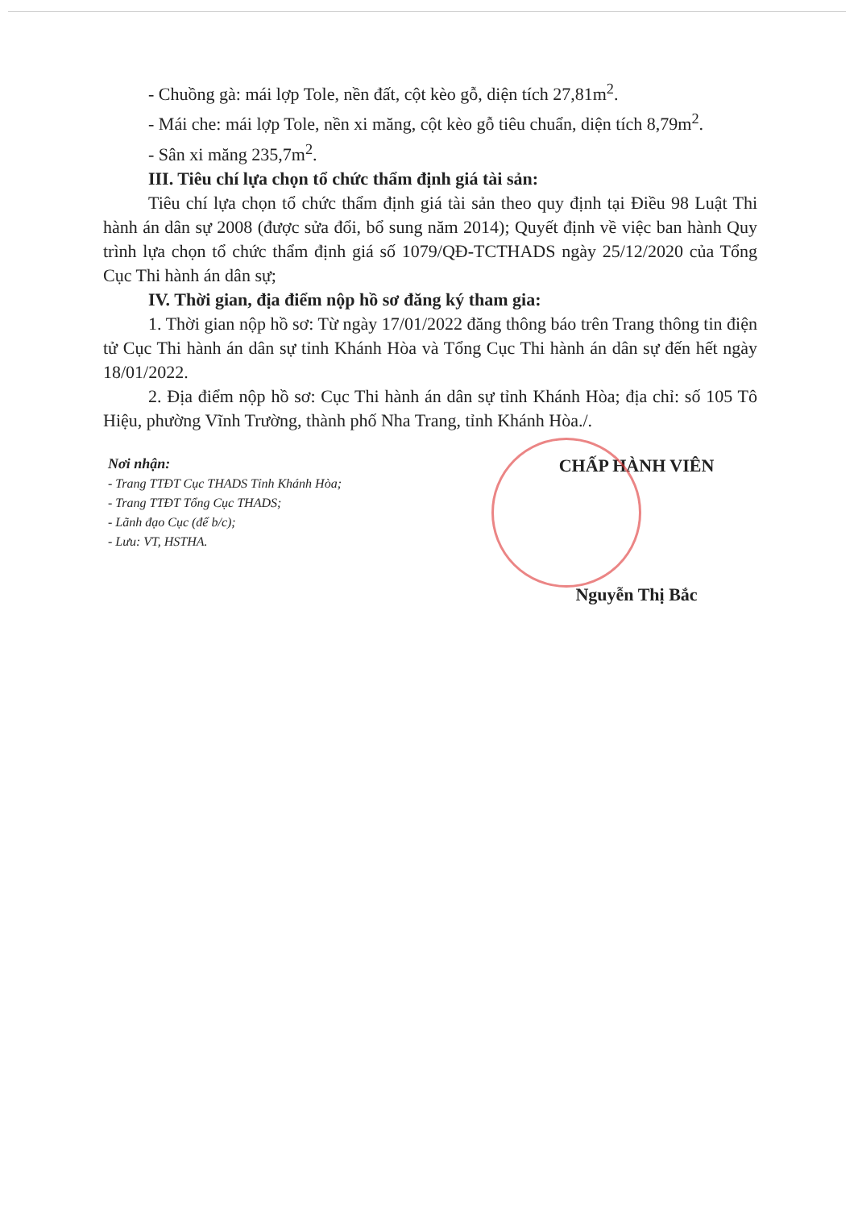- Chuồng gà: mái lợp Tole, nền đất, cột kèo gỗ, diện tích 27,81m<sup>2</sup>.
- Mái che: mái lợp Tole, nền xi măng, cột kèo gỗ tiêu chuẩn, diện tích 8,79m<sup>2</sup>.
- Sân xi măng 235,7m<sup>2</sup>.
III. Tiêu chí lựa chọn tổ chức thẩm định giá tài sản:
Tiêu chí lựa chọn tổ chức thẩm định giá tài sản theo quy định tại Điều 98 Luật Thi hành án dân sự 2008 (được sửa đổi, bổ sung năm 2014); Quyết định về việc ban hành Quy trình lựa chọn tổ chức thẩm định giá số 1079/QĐ-TCTHADS ngày 25/12/2020 của Tổng Cục Thi hành án dân sự;
IV. Thời gian, địa điểm nộp hồ sơ đăng ký tham gia:
1. Thời gian nộp hồ sơ: Từ ngày 17/01/2022 đăng thông báo trên Trang thông tin điện tử Cục Thi hành án dân sự tỉnh Khánh Hòa và Tổng Cục Thi hành án dân sự đến hết ngày 18/01/2022.
2. Địa điểm nộp hồ sơ: Cục Thi hành án dân sự tỉnh Khánh Hòa; địa chỉ: số 105 Tô Hiệu, phường Vĩnh Trường, thành phố Nha Trang, tỉnh Khánh Hòa./.
Nơi nhận:
- Trang TTĐT Cục THADS Tỉnh Khánh Hòa;
- Trang TTĐT Tổng Cục THADS;
- Lãnh đạo Cục (để b/c);
- Lưu: VT, HSTHA.
CHẤP HÀNH VIÊN
Nguyễn Thị Bắc